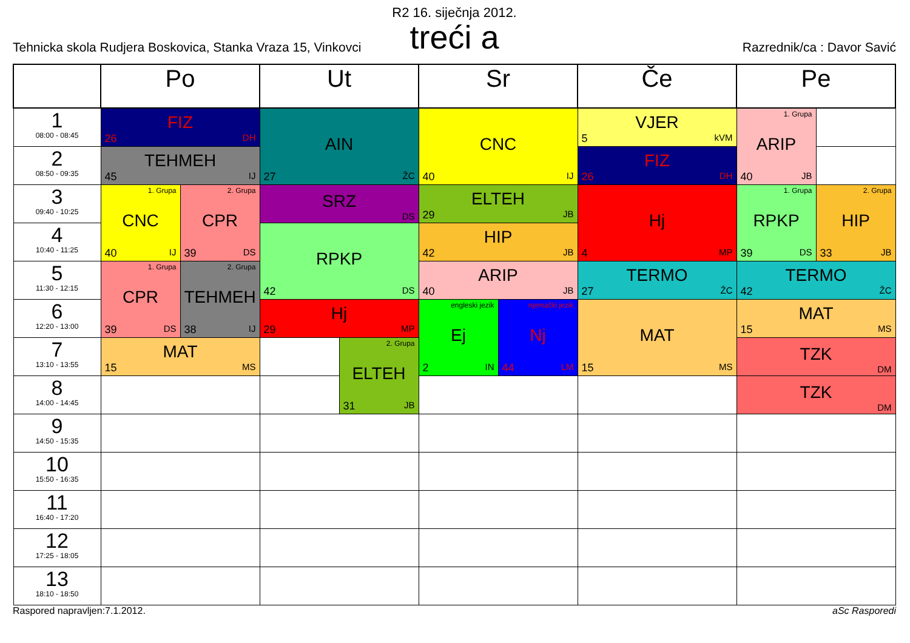R2 16. siječnja 2012.
treći a
Tehnicka skola Rudjera Boskovica, Stanka Vraza 15, Vinkovci Razrednik/ca : Davor Savić
| | Po | | Ut | | Sr | | Če | Pe | |
| --- | --- | --- | --- | --- | --- | --- | --- | --- | --- |
| 1 08:00 - 08:45 | FIZ 26 DH | | AIN 27 ŽC | | CNC 40 IJ | | VJER 5 kVM | 1. Grupa ARIP 40 JB | |
| 2 08:50 - 09:35 | TEHMEH 45 IJ | | | | | | FIZ 26 DH | | |
| 3 09:40 - 10:25 | 1. Grupa CNC 40 IJ | 2. Grupa CPR 39 DS | SRZ DS | | ELTEH 29 JB | | Hj 4 MP | 1. Grupa RPKP 39 DS | 2. Grupa HIP 33 JB |
| 4 10:40 - 11:25 | | | RPKP 42 DS | | HIP 42 JB | | | | |
| 5 11:30 - 12:15 | 1. Grupa CPR 39 DS | 2. Grupa TEHMEH 38 IJ | | | ARIP 40 JB | | TERMO 27 ŽC | TERMO 42 ŽC | |
| 6 12:20 - 13:00 | | | Hj 29 MP | | engleski jezik Ej 2 IN | njemački jezik Nj 44 LM | MAT 15 MS | MAT 15 MS | |
| 7 13:10 - 13:55 | MAT 15 MS | | | 2. Grupa ELTEH 31 JB | | | | TZK DM | |
| 8 14:00 - 14:45 | | | | | | | | TZK DM | |
| 9 14:50 - 15:35 | | | | | | | | | |
| 10 15:50 - 16:35 | | | | | | | | | |
| 11 16:40 - 17:20 | | | | | | | | | |
| 12 17:25 - 18:05 | | | | | | | | | |
| 13 18:10 - 18:50 | | | | | | | | | |
Raspored napravljen:7.1.2012. aSc Rasporedi